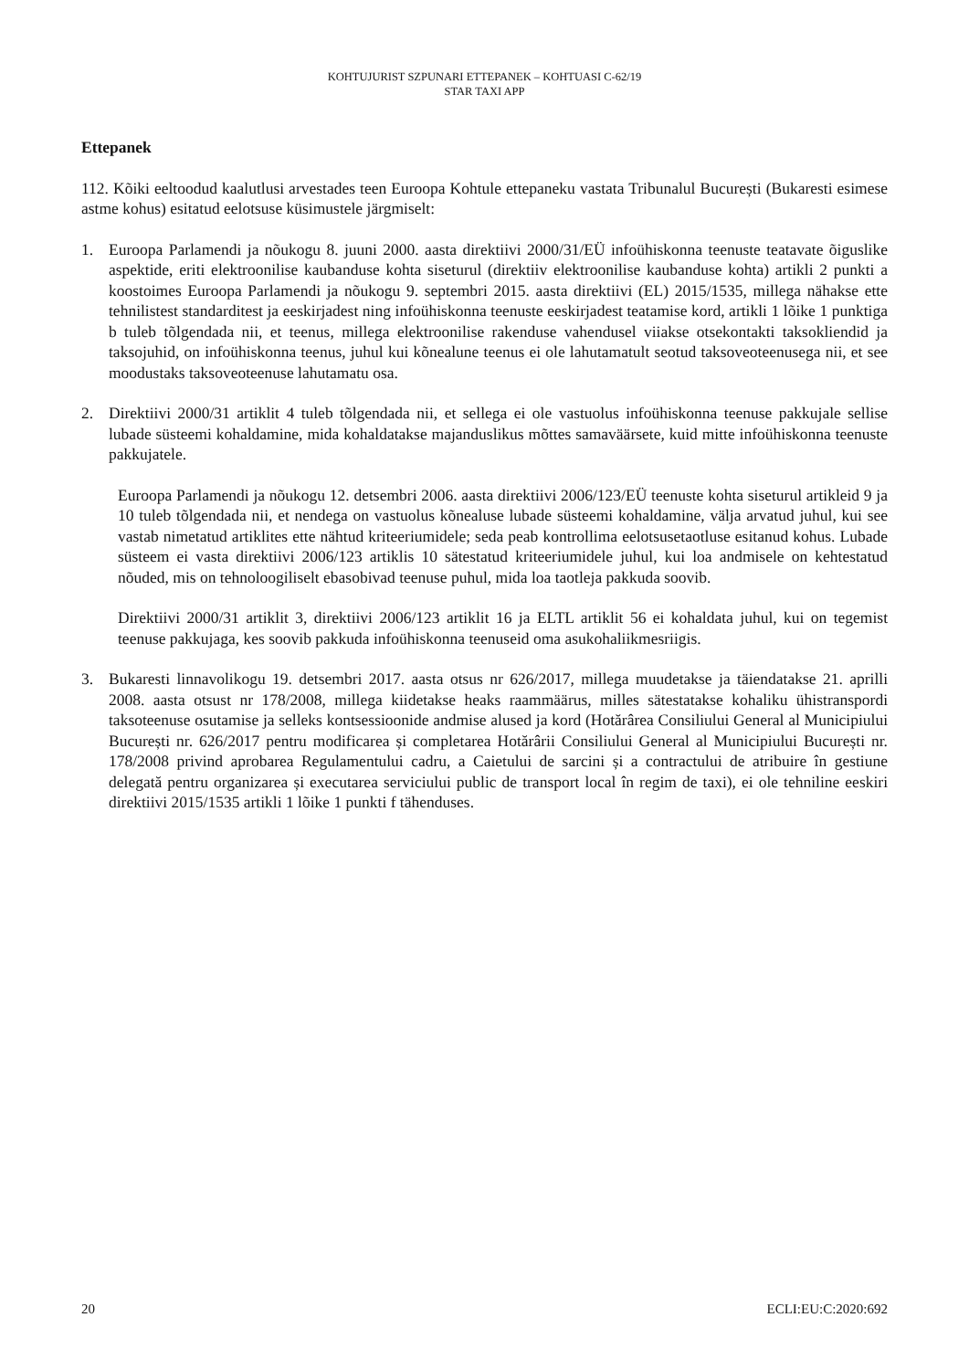KOHTUJURIST SZPUNARI ETTEPANEK – KOHTUASI C-62/19
STAR TAXI APP
Ettepanek
112. Kõiki eeltoodud kaalutlusi arvestades teen Euroopa Kohtule ettepaneku vastata Tribunalul București (Bukaresti esimese astme kohus) esitatud eelotsuse küsimustele järgmiselt:
1. Euroopa Parlamendi ja nõukogu 8. juuni 2000. aasta direktiivi 2000/31/EÜ infoühiskonna teenuste teatavate õiguslike aspektide, eriti elektroonilise kaubanduse kohta siseturul (direktiiv elektroonilise kaubanduse kohta) artikli 2 punkti a koostoimes Euroopa Parlamendi ja nõukogu 9. septembri 2015. aasta direktiivi (EL) 2015/1535, millega nähakse ette tehnilistest standarditest ja eeskirjadest ning infoühiskonna teenuste eeskirjadest teatamise kord, artikli 1 lõike 1 punktiga b tuleb tõlgendada nii, et teenus, millega elektroonilise rakenduse vahendusel viiakse otsekontakti taksokliendid ja taksojuhid, on infoühiskonna teenus, juhul kui kõnealune teenus ei ole lahutamatult seotud taksoveoteenusega nii, et see moodustaks taksoveoteenuse lahutamatu osa.
2. Direktiivi 2000/31 artiklit 4 tuleb tõlgendada nii, et sellega ei ole vastuolus infoühiskonna teenuse pakkujale sellise lubade süsteemi kohaldamine, mida kohaldatakse majanduslikus mõttes samaväärsete, kuid mitte infoühiskonna teenuste pakkujatele.
Euroopa Parlamendi ja nõukogu 12. detsembri 2006. aasta direktiivi 2006/123/EÜ teenuste kohta siseturul artikleid 9 ja 10 tuleb tõlgendada nii, et nendega on vastuolus kõnealuse lubade süsteemi kohaldamine, välja arvatud juhul, kui see vastab nimetatud artiklites ette nähtud kriteeriumidele; seda peab kontrollima eelotsusetaotluse esitanud kohus. Lubade süsteem ei vasta direktiivi 2006/123 artiklis 10 sätestatud kriteeriumidele juhul, kui loa andmisele on kehtestatud nõuded, mis on tehnoloogiliselt ebasobivad teenuse puhul, mida loa taotleja pakkuda soovib.
Direktiivi 2000/31 artiklit 3, direktiivi 2006/123 artiklit 16 ja ELTL artiklit 56 ei kohaldata juhul, kui on tegemist teenuse pakkujaga, kes soovib pakkuda infoühiskonna teenuseid oma asukohaliikmesriigis.
3. Bukaresti linnavolikogu 19. detsembri 2017. aasta otsus nr 626/2017, millega muudetakse ja täiendatakse 21. aprilli 2008. aasta otsust nr 178/2008, millega kiidetakse heaks raammäärus, milles sätestatakse kohaliku ühistranspordi taksoteenuse osutamise ja selleks kontsessioonide andmise alused ja kord (Hotărârea Consiliului General al Municipiului București nr. 626/2017 pentru modificarea și completarea Hotărârii Consiliului General al Municipiului București nr. 178/2008 privind aprobarea Regulamentului cadru, a Caietului de sarcini și a contractului de atribuire în gestiune delegată pentru organizarea și executarea serviciului public de transport local în regim de taxi), ei ole tehniline eeskiri direktiivi 2015/1535 artikli 1 lõike 1 punkti f tähenduses.
20 ECLI:EU:C:2020:692